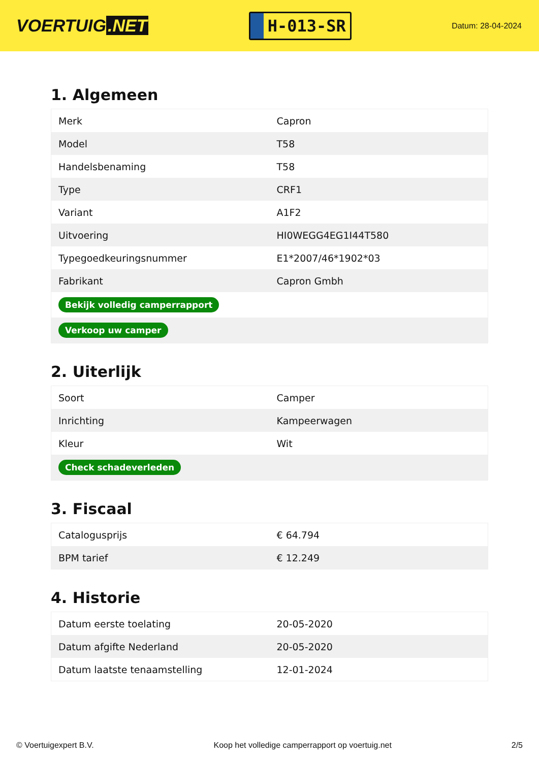VOERTUIG.NET
H-013-SR
Datum: 28-04-2024
1. Algemeen
| Merk | Capron |
| Model | T58 |
| Handelsbenaming | T58 |
| Type | CRF1 |
| Variant | A1F2 |
| Uitvoering | HI0WEGG4EG1I44T580 |
| Typegoedkeuringsnummer | E1*2007/46*1902*03 |
| Fabrikant | Capron Gmbh |
| Bekijk volledig camperrapport | |
| Verkoop uw camper | |
2. Uiterlijk
| Soort | Camper |
| Inrichting | Kampeerwagen |
| Kleur | Wit |
| Check schadeverleden | |
3. Fiscaal
| Catalogusprijs | € 64.794 |
| BPM tarief | € 12.249 |
4. Historie
| Datum eerste toelating | 20-05-2020 |
| Datum afgifte Nederland | 20-05-2020 |
| Datum laatste tenaamstelling | 12-01-2024 |
© Voertuigexpert B.V. Koop het volledige camperrapport op voertuig.net 2/5